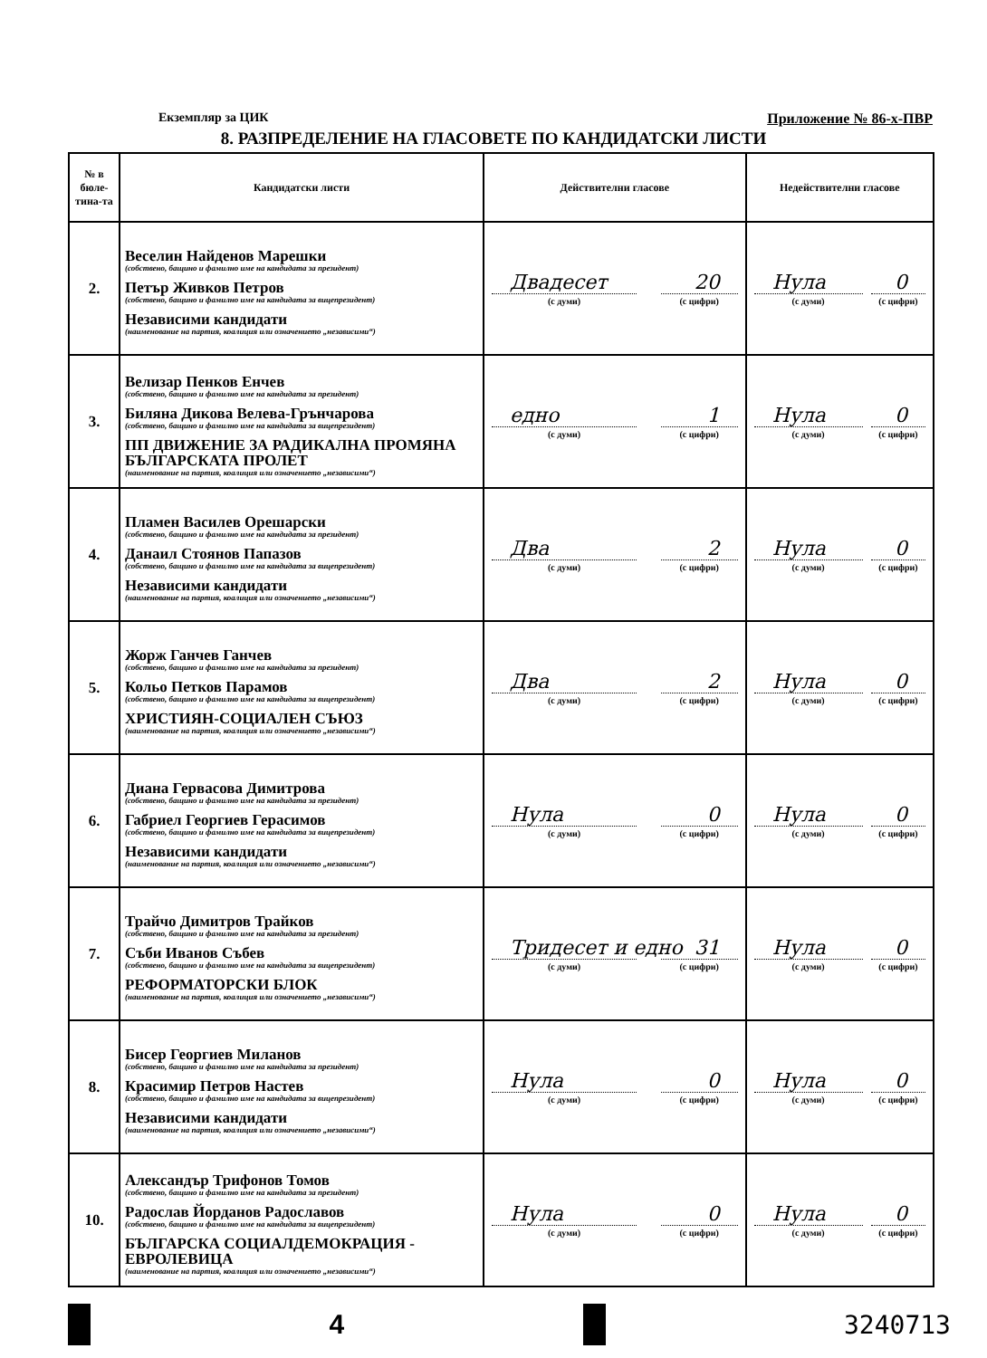Екземпляр за ЦИК Приложение № 86-х-ПВР
8. РАЗПРЕДЕЛЕНИЕ НА ГЛАСОВЕТЕ ПО КАНДИДАТСКИ ЛИСТИ
| № в бюле-тина-та | Кандидатски листи | Действителни гласове | Недействителни гласове |
| --- | --- | --- | --- |
| 2. | Веселин Найденов Марешки (собствено, бащино и фамилно име на кандидата за президент) Петър Живков Петров (собствено, бащино и фамилно име на кандидата за вицепрезидент) Независими кандидати (наименование на партия, коалиция или означението „независими“) | Двадесет 20 (с думи) (с цифри) | Нула 0 (с думи) (с цифри) |
| 3. | Велизар Пенков Енчев (собствено, бащино и фамилно име на кандидата за президент) Биляна Дикова Велева-Грънчарова (собствено, бащино и фамилно име на кандидата за вицепрезидент) ПП ДВИЖЕНИЕ ЗА РАДИКАЛНА ПРОМЯНА БЪЛГАРСКАТА ПРОЛЕТ (наименование на партия, коалиция или означението „независими“) | едно 1 (с думи) (с цифри) | Нула 0 (с думи) (с цифри) |
| 4. | Пламен Василев Орешарски (собствено, бащино и фамилно име на кандидата за президент) Данаил Стоянов Папазов (собствено, бащино и фамилно име на кандидата за вицепрезидент) Независими кандидати (наименование на партия, коалиция или означението „независими“) | Два 2 (с думи) (с цифри) | Нула 0 (с думи) (с цифри) |
| 5. | Жорж Ганчев Ганчев (собствено, бащино и фамилно име на кандидата за президент) Кольо Петков Парамов (собствено, бащино и фамилно име на кандидата за вицепрезидент) ХРИСТИЯН-СОЦИАЛЕН СЪЮЗ (наименование на партия, коалиция или означението „независими“) | Два 2 (с думи) (с цифри) | Нула 0 (с думи) (с цифри) |
| 6. | Диана Гервасова Димитрова (собствено, бащино и фамилно име на кандидата за президент) Габриел Георгиев Герасимов (собствено, бащино и фамилно име на кандидата за вицепрезидент) Независими кандидати (наименование на партия, коалиция или означението „независими“) | Нула 0 (с думи) (с цифри) | Нула 0 (с думи) (с цифри) |
| 7. | Трайчо Димитров Трайков (собствено, бащино и фамилно име на кандидата за президент) Съби Иванов Събев (собствено, бащино и фамилно име на кандидата за вицепрезидент) РЕФОРМАТОРСКИ БЛОК (наименование на партия, коалиция или означението „независими“) | Тридесет и едно 31 (с думи) (с цифри) | Нула 0 (с думи) (с цифри) |
| 8. | Бисер Георгиев Миланов (собствено, бащино и фамилно име на кандидата за президент) Красимир Петров Настев (собствено, бащино и фамилно име на кандидата за вицепрезидент) Независими кандидати (наименование на партия, коалиция или означението „независими“) | Нула 0 (с думи) (с цифри) | Нула 0 (с думи) (с цифри) |
| 10. | Александър Трифонов Томов (собствено, бащино и фамилно име на кандидата за президент) Радослав Йорданов Радославов (собствено, бащино и фамилно име на кандидата за вицепрезидент) БЪЛГАРСКА СОЦИАЛДЕМОКРАЦИЯ - ЕВРОЛЕВИЦА (наименование на партия, коалиция или означението „независими“) | Нула 0 (с думи) (с цифри) | Нула 0 (с думи) (с цифри) |
4 3240713